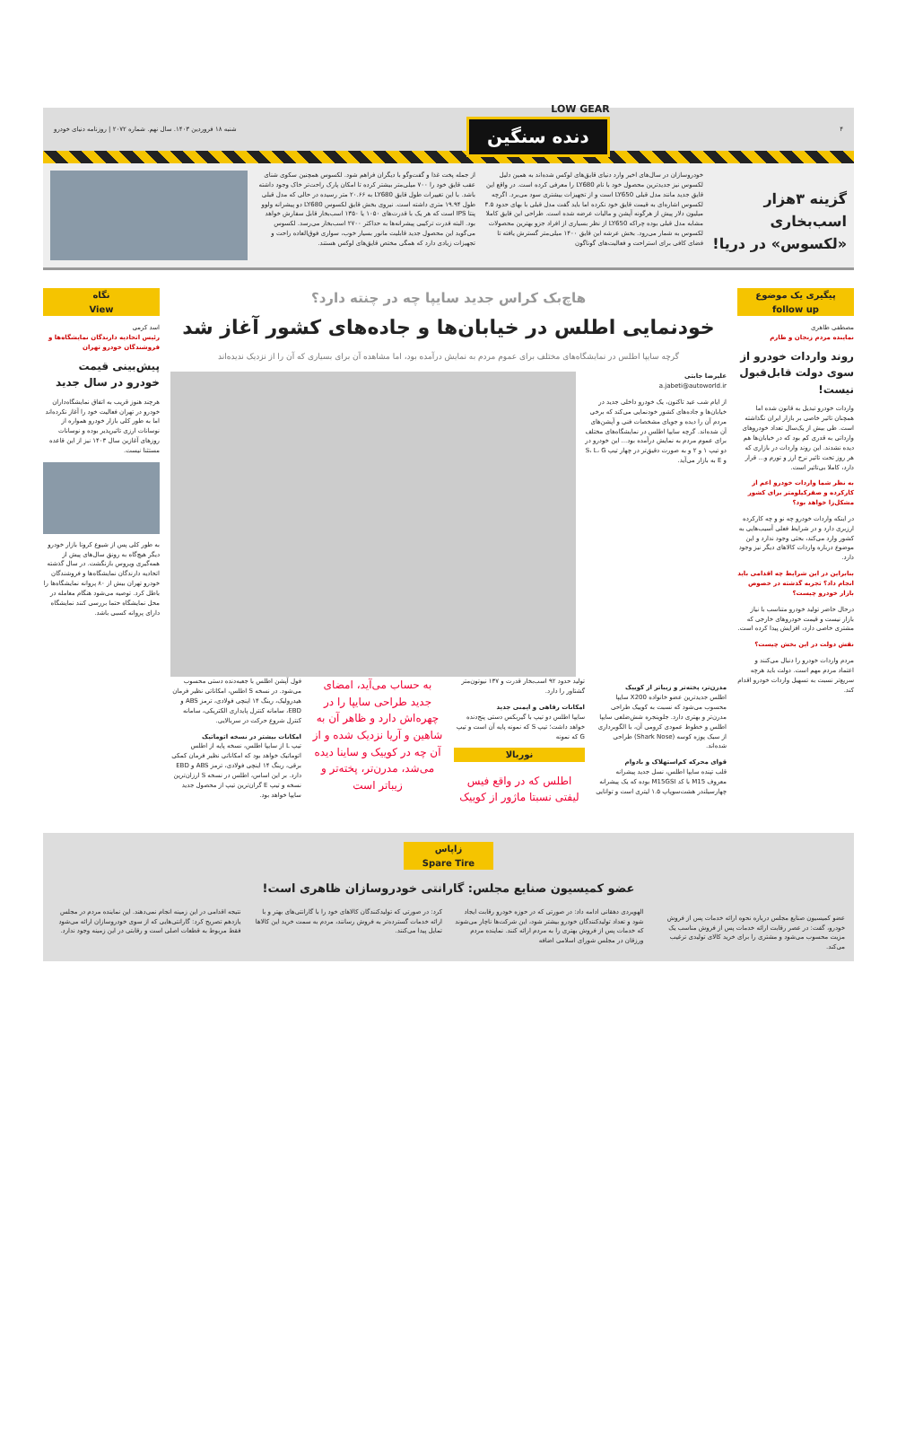۴
LOW GEAR
دنده سنگین
شنبه ۱۸ فروردین ۱۴۰۳. سال نهم. شماره ۲۰۷۲ | روزنامه دنیای خودرو
گزینه ۳هزار اسب‌بخاری «لکسوس» در دریا!
خودروسازان در سال‌های اخیر وارد دنیای قایق‌های لوکس شده‌اند به همین دلیل لکسوس نیز جدیدترین محصول خود با نام LY680 را معرفی کرده است. در واقع این قایق جدید مانند مدل قبلی LY650 است و از تجهیزات بیشتری سود می‌برد. اگرچه لکسوس اشاره‌ای به قیمت قایق خود نکرده اما باید گفت مدل قبلی با بهای حدود ۳.۵ میلیون دلار پیش از هرگونه آپشن و مالیات عرضه شده است. طراحی این قایق کاملا مشابه مدل قبلی بوده چراکه LY650 از نظر بسیاری از افراد جزو بهترین محصولات لکسوس به شمار می‌رود. بخش عرشه این قایق ۱۴۰۰ میلی‌متر گسترش یافته تا فضای کافی برای استراحت و فعالیت‌های گوناگون
از جمله پخت غذا و گفت‌وگو با دیگران فراهم شود. لکسوس همچنین سکوی شنای عقب قایق خود را ۷۰۰ میلی‌متر بیشتر کرده تا امکان پارک راحت‌تر خاک وجود داشته باشد. با این تغییرات طول قایق LY680 به ۲۰.۶۶ متر رسیده در حالی که مدل قبلی طول ۱۹.۹۴ متری داشته است. نیروی بخش قایق لکسوس LY680 دو پیشرانه ولوو پنتا IPS است که هر یک با قدرت‌های ۱۰۵۰ یا ۱۳۵۰ اسب‌بخار قابل سفارش خواهد بود. البته قدرت ترکیبی پیشرانه‌ها به حداکثر ۲۷۰۰ اسب‌بخار می‌رسد. لکسوس می‌گوید این محصول جدید قابلیت مانور بسیار خوب، سواری فوق‌العاده راحت و تجهیزات زیادی دارد که همگی مختص قایق‌های لوکس هستند.
پیگیری یک موضوع
follow up
مصطفی طاهری
نماینده مردم زنجان و طارم
روند واردات خودرو از سوی دولت قابل‌قبول نیست!
واردات خودرو تبدیل به قانون شده اما همچنان تاثیر خاصی بر بازار ایران نگذاشته است. طی بیش از یک‌سال تعداد خودروهای وارداتی به قدری کم بود که در خیابان‌ها هم دیده نشدند. این روند واردات در بازاری که هر روز تحت تاثیر نرخ ارز و تورم و... قرار دارد، کاملا بی‌تاثیر است.
به نظر شما واردات خودرو اعم از کارکرده و صفرکیلومتر برای کشور مشکل‌زا خواهد بود؟
در اینکه واردات خودرو چه نو و چه کارکرده ارزبری دارد و در شرایط فعلی آسیب‌هایی به کشور وارد می‌کند، بحثی وجود ندارد و این موضوع درباره واردات کالاهای دیگر نیز وجود دارد.
بنابراین در این شرایط چه اقدامی باید انجام داد؟ تجربه گذشته در خصوص بازار خودرو چیست؟
درحال حاضر تولید خودرو متناسب با نیاز بازار نیست و قیمت خودروهای خارجی که مشتری خاصی دارد، افزایش پیدا کرده است.
نقش دولت در این بخش چیست؟
مردم واردات خودرو را دنبال می‌کنند و اعتماد مردم مهم است. دولت باید هرچه سریع‌تر نسبت به تسهیل واردات خودرو اقدام کند.
هاچ‌بک کراس جدید سایپا چه در چنته دارد؟
خودنمایی اطلس در خیابان‌ها و جاده‌های کشور آغاز شد
گرچه سایپا اطلس در نمایشگاه‌های مختلف برای عموم مردم به نمایش درآمده بود، اما مشاهده آن برای بسیاری که آن را از نزدیک ندیده‌اند
علیرضا جابتی
a.jabeti@autoworld.ir
از ایام شب عید تاکنون، یک خودرو داخلی جدید در خیابان‌ها و جاده‌های کشور خودنمایی می‌کند که برخی مردم آن را دیده و جویای مشخصات فنی و آپشن‌های آن شده‌اند. گرچه سایپا اطلس در نمایشگاه‌های مختلف برای عموم مردم به نمایش درآمده بود... این خودرو در دو تیپ ۱ و ۲ و به صورت دقیق‌تر در چهار تیپ S، L، G و E به بازار می‌آید.
مدرن‌تر، پخته‌تر و زیباتر از کوییک
اطلس جدیدترین عضو خانواده X200 سایپا محسوب می‌شود که نسبت به کوییک طراحی مدرن‌تر و بهتری دارد. جلوپنجره شش‌ضلعی سایپا اطلس و خطوط عمودی کرومی آن، با الگوبرداری از سبک پوزه کوسه (Shark Nose) طراحی شده‌اند.
قوای محرکه کم‌استهلاک و بادوام
قلب تپنده سایپا اطلس، نسل جدید پیشرانه معروف M15 با کد M15GSI بوده که یک پیشرانه چهارسیلندر هشت‌سوپاپ ۱.۵ لیتری است و توانایی تولید حدود ۹۲ اسب‌بخار قدرت و ۱۳۷ نیوتون‌متر گشتاور را دارد.
امکانات رفاهی و ایمنی جدید
سایپا اطلس دو تیپ با گیربکس دستی پنج‌دنده خواهد داشت؛ تیپ S که نمونه پایه آن است و تیپ G که نمونه
نوربالا
اطلس که در واقع فیس لیفتی نسبتا ماژور از کوییک به حساب می‌آید، امضای جدید طراحی سایپا را در چهره‌اش دارد و ظاهر آن به شاهین و آریا نزدیک شده و از آن چه در کوییک و ساینا دیده می‌شد، مدرن‌تر، پخته‌تر و زیباتر است
فول آپشن اطلس با جعبه‌دنده دستی محسوب می‌شود. در نسخه S اطلس، امکاناتی نظیر فرمان هیدرولیک، رینگ ۱۴ اینچی فولادی، ترمز ABS و EBD، سامانه کنترل پایداری الکتریکی، سامانه کنترل شروع حرکت در سربالایی.
امکانات بیشتر در نسخه اتوماتیک
تیپ L از سایپا اطلس، نسخه پایه از اطلس اتوماتیک خواهد بود که امکاناتی نظیر فرمان کمکی برقی، رینگ ۱۴ اینچی فولادی، ترمز ABS و EBD دارد. بر این اساس، اطلس در نسخه S ارزان‌ترین نسخه و تیپ E گران‌ترین تیپ از محصول جدید سایپا خواهد بود.
نگاه
View
اسد کرمی
رئیس اتحادیه دارندگان نمایشگاه‌ها و فروشندگان خودرو تهران
پیش‌بینی قیمت خودرو در سال جدید
هرچند هنوز قریب به اتفاق نمایشگاه‌داران خودرو در تهران فعالیت خود را آغاز نکرده‌اند اما به طور کلی بازار خودرو همواره از نوسانات ارزی تاثیرپذیر بوده و نوسانات روزهای آغازین سال ۱۴۰۳ نیز از این قاعده مستثنا نیست.
به طور کلی پس از شیوع کرونا بازار خودرو دیگر هیچ‌گاه به رونق سال‌های پیش از همه‌گیری ویروس بازنگشت. در سال گذشته اتحادیه دارندگان نمایشگاه‌ها و فروشندگان خودرو تهران بیش از ۸۰ پروانه نمایشگاه‌ها را باطل کرد. توصیه می‌شود هنگام معامله در محل نمایشگاه حتما بررسی کنند نمایشگاه دارای پروانه کسبی باشد.
زاپاس
Spare Tire
عضو کمیسیون صنایع مجلس: گارانتی خودروسازان ظاهری است!
عضو کمیسیون صنایع مجلس درباره نحوه ارائه خدمات پس از فروش خودرو، گفت: در عصر رقابت ارائه خدمات پس از فروش مناسب یک مزیت محسوب می‌شود و مشتری را برای خرید کالای تولیدی ترغیب می‌کند.
الهویردی دهقانی ادامه داد: در صورتی که در حوزه خودرو رقابت ایجاد شود و تعداد تولیدکنندگان خودرو بیشتر شود، این شرکت‌ها ناچار می‌شوند که خدمات پس از فروش بهتری را به مردم ارائه کنند. نماینده مردم ورزقان در مجلس شورای اسلامی اضافه
کرد: در صورتی که تولیدکنندگان کالاهای خود را با گارانتی‌های بهتر و با ارائه خدمات گسترده‌تر به فروش رسانند، مردم به سمت خرید این کالاها تمایل پیدا می‌کنند.
نتیجه اقدامی در این زمینه انجام نمی‌دهند. این نماینده مردم در مجلس یازدهم تصریح کرد: گارانتی‌هایی که از سوی خودروسازان ارائه می‌شود فقط مربوط به قطعات اصلی است و رقابتی در این زمینه وجود ندارد.